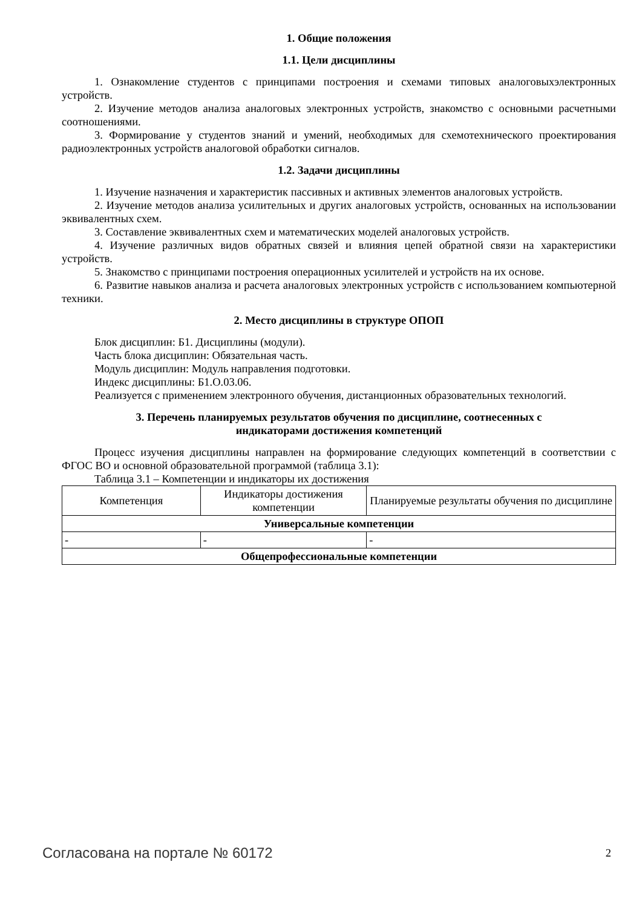1. Общие положения
1.1. Цели дисциплины
1. Ознакомление студентов с принципами построения и схемами типовых аналоговыхэлектронных устройств.
2. Изучение методов анализа аналоговых электронных устройств, знакомство с основными расчетными соотношениями.
3. Формирование у студентов знаний и умений, необходимых для схемотехнического проектирования радиоэлектронных устройств аналоговой обработки сигналов.
1.2. Задачи дисциплины
1. Изучение назначения и характеристик пассивных и активных элементов аналоговых устройств.
2. Изучение методов анализа усилительных и других аналоговых устройств, основанных на использовании эквивалентных схем.
3. Составление эквивалентных схем и математических моделей аналоговых устройств.
4. Изучение различных видов обратных связей и влияния цепей обратной связи на характеристики устройств.
5. Знакомство с принципами построения операционных усилителей и устройств на их основе.
6. Развитие навыков анализа и расчета аналоговых электронных устройств с использованием компьютерной техники.
2. Место дисциплины в структуре ОПОП
Блок дисциплин: Б1. Дисциплины (модули).
Часть блока дисциплин: Обязательная часть.
Модуль дисциплин: Модуль направления подготовки.
Индекс дисциплины: Б1.О.03.06.
Реализуется с применением электронного обучения, дистанционных образовательных технологий.
3. Перечень планируемых результатов обучения по дисциплине, соотнесенных с
индикаторами достижения компетенций
Процесс изучения дисциплины направлен на формирование следующих компетенций в соответствии с ФГОС ВО и основной образовательной программой (таблица 3.1):
Таблица 3.1 – Компетенции и индикаторы их достижения
| Компетенция | Индикаторы достижения компетенции | Планируемые результаты обучения по дисциплине |
| --- | --- | --- |
| Универсальные компетенции | | |
| - | - | - |
| Общепрофессиональные компетенции | | |
Согласована на портале № 60172 2